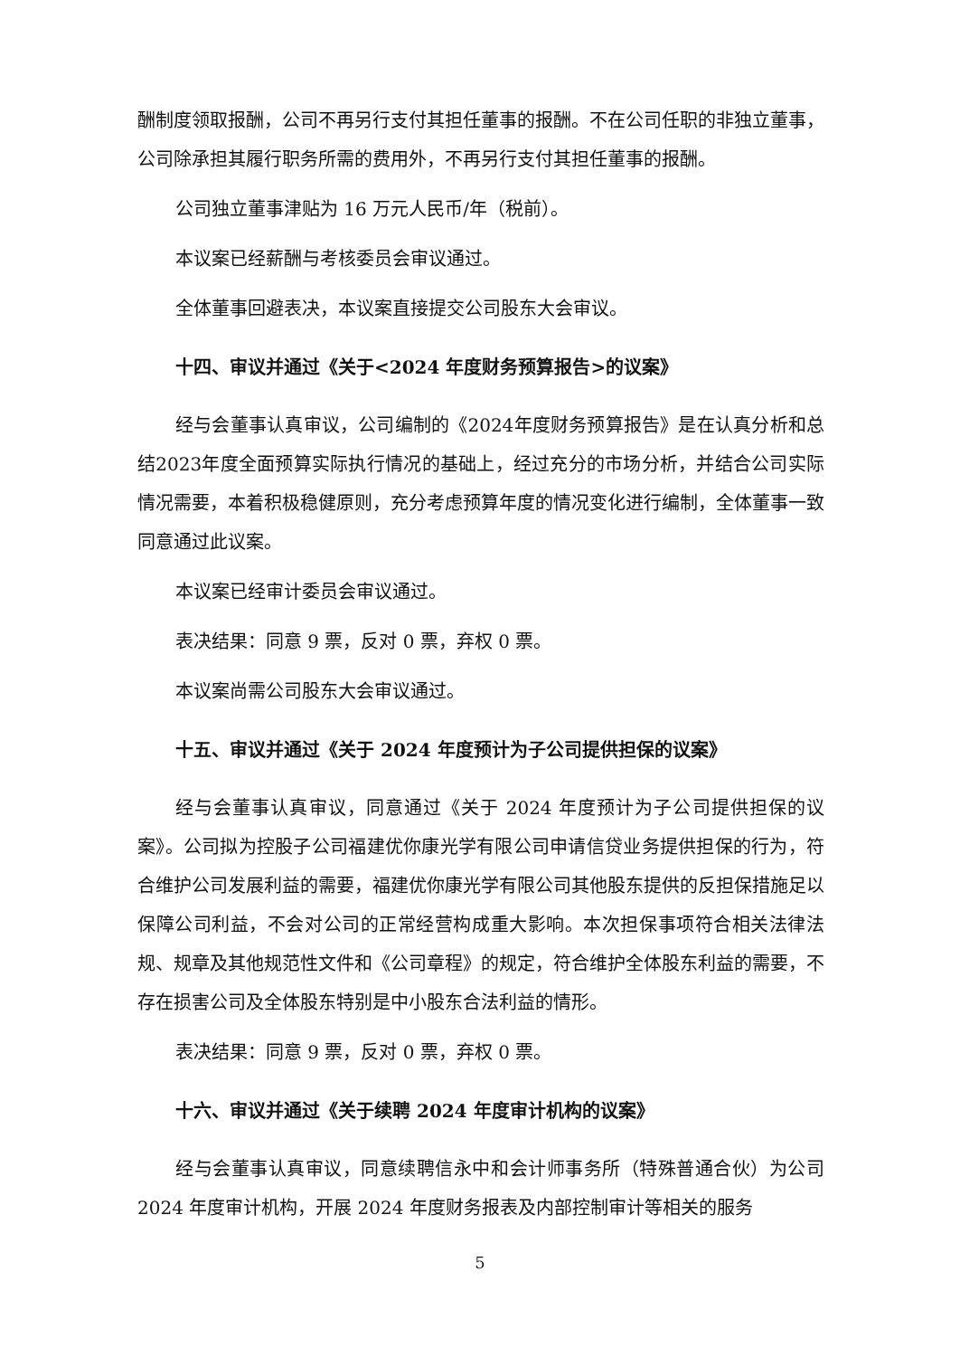酬制度领取报酬，公司不再另行支付其担任董事的报酬。不在公司任职的非独立董事，公司除承担其履行职务所需的费用外，不再另行支付其担任董事的报酬。
公司独立董事津贴为 16 万元人民币/年（税前）。
本议案已经薪酬与考核委员会审议通过。
全体董事回避表决，本议案直接提交公司股东大会审议。
十四、审议并通过《关于<2024 年度财务预算报告>的议案》
经与会董事认真审议，公司编制的《2024年度财务预算报告》是在认真分析和总结2023年度全面预算实际执行情况的基础上，经过充分的市场分析，并结合公司实际情况需要，本着积极稳健原则，充分考虑预算年度的情况变化进行编制，全体董事一致同意通过此议案。
本议案已经审计委员会审议通过。
表决结果：同意 9 票，反对 0 票，弃权 0 票。
本议案尚需公司股东大会审议通过。
十五、审议并通过《关于 2024 年度预计为子公司提供担保的议案》
经与会董事认真审议，同意通过《关于 2024 年度预计为子公司提供担保的议案》。公司拟为控股子公司福建优你康光学有限公司申请信贷业务提供担保的行为，符合维护公司发展利益的需要，福建优你康光学有限公司其他股东提供的反担保措施足以保障公司利益，不会对公司的正常经营构成重大影响。本次担保事项符合相关法律法规、规章及其他规范性文件和《公司章程》的规定，符合维护全体股东利益的需要，不存在损害公司及全体股东特别是中小股东合法利益的情形。
表决结果：同意 9 票，反对 0 票，弃权 0 票。
十六、审议并通过《关于续聘 2024 年度审计机构的议案》
经与会董事认真审议，同意续聘信永中和会计师事务所（特殊普通合伙）为公司 2024 年度审计机构，开展 2024 年度财务报表及内部控制审计等相关的服务
5